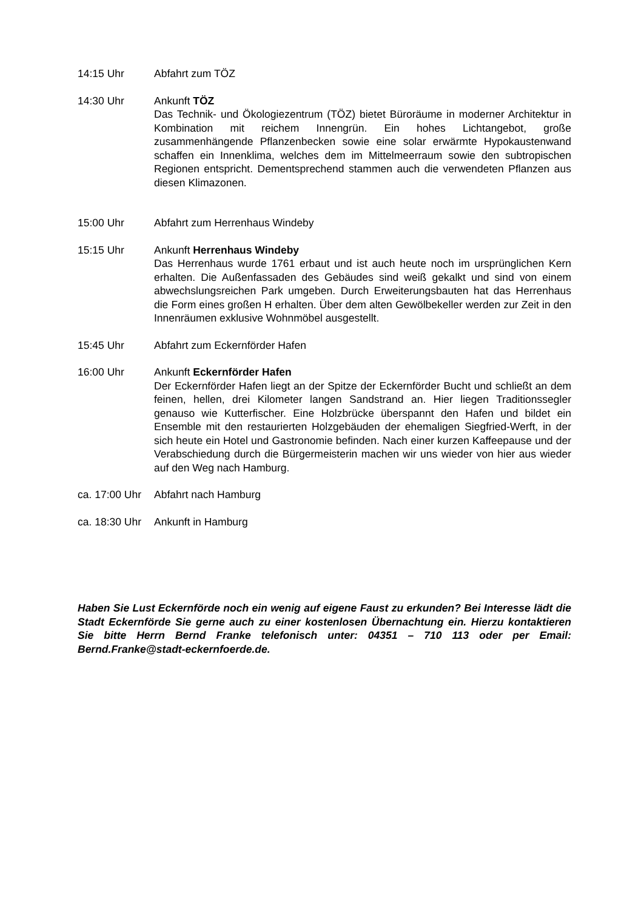14:15 Uhr Abfahrt zum TÖZ
14:30 Uhr Ankunft TÖZ
Das Technik- und Ökologiezentrum (TÖZ) bietet Büroräume in moderner Architektur in Kombination mit reichem Innengrün. Ein hohes Lichtangebot, große zusammenhängende Pflanzenbecken sowie eine solar erwärmte Hypokaustenwand schaffen ein Innenklima, welches dem im Mittelmeerraum sowie den subtropischen Regionen entspricht. Dementsprechend stammen auch die verwendeten Pflanzen aus diesen Klimazonen.
15:00 Uhr Abfahrt zum Herrenhaus Windeby
15:15 Uhr Ankunft Herrenhaus Windeby
Das Herrenhaus wurde 1761 erbaut und ist auch heute noch im ursprünglichen Kern erhalten. Die Außenfassaden des Gebäudes sind weiß gekalkt und sind von einem abwechslungsreichen Park umgeben. Durch Erweiterungsbauten hat das Herrenhaus die Form eines großen H erhalten. Über dem alten Gewölbekeller werden zur Zeit in den Innenräumen exklusive Wohnmöbel ausgestellt.
15:45 Uhr Abfahrt zum Eckernförder Hafen
16:00 Uhr Ankunft Eckernförder Hafen
Der Eckernförder Hafen liegt an der Spitze der Eckernförder Bucht und schließt an dem feinen, hellen, drei Kilometer langen Sandstrand an. Hier liegen Traditionssegler genauso wie Kutterfischer. Eine Holzbrücke überspannt den Hafen und bildet ein Ensemble mit den restaurierten Holzgebäuden der ehemaligen Siegfried-Werft, in der sich heute ein Hotel und Gastronomie befinden. Nach einer kurzen Kaffeepause und der Verabschiedung durch die Bürgermeisterin machen wir uns wieder von hier aus wieder auf den Weg nach Hamburg.
ca. 17:00 Uhr
Abfahrt nach Hamburg
ca. 18:30 Uhr
Ankunft in Hamburg
Haben Sie Lust Eckernförde noch ein wenig auf eigene Faust zu erkunden? Bei Interesse lädt die Stadt Eckernförde Sie gerne auch zu einer kostenlosen Übernachtung ein. Hierzu kontaktieren Sie bitte Herrn Bernd Franke telefonisch unter: 04351 – 710 113 oder per Email: Bernd.Franke@stadt-eckernfoerde.de.